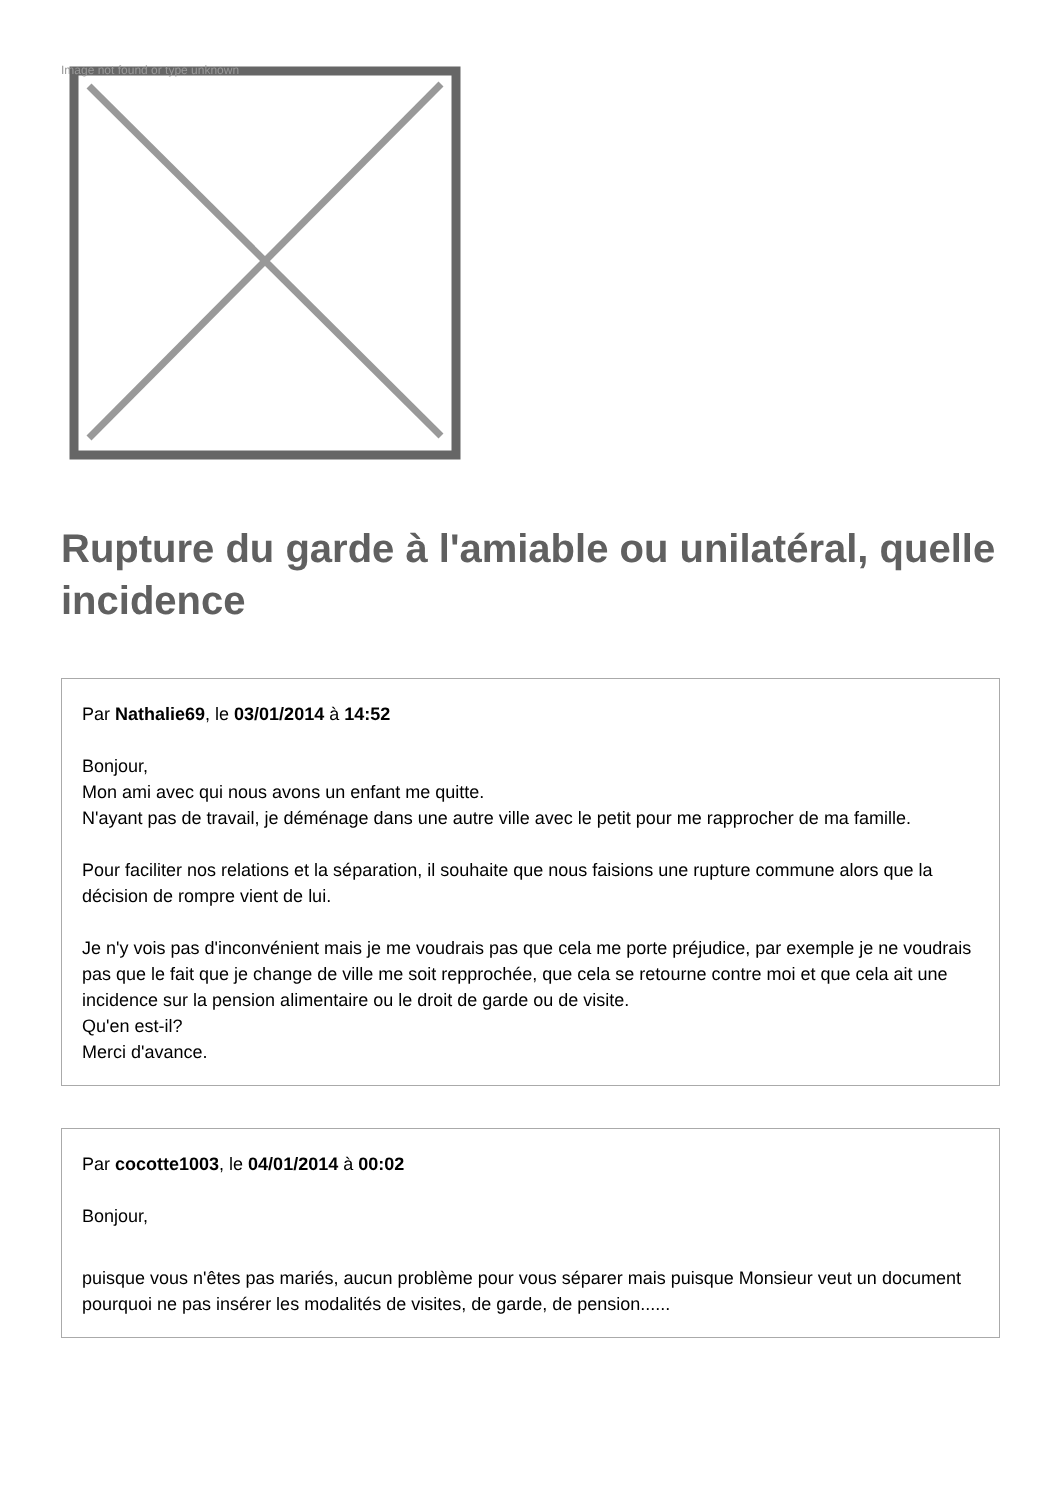Image not found or type unknown
Rupture du garde à l'amiable ou unilatéral, quelle incidence
Par Nathalie69, le 03/01/2014 à 14:52
Bonjour,
Mon ami avec qui nous avons un enfant me quitte.
N'ayant pas de travail, je déménage dans une autre ville avec le petit pour me rapprocher de ma famille.
Pour faciliter nos relations et la séparation, il souhaite que nous faisions une rupture commune alors que la décision de rompre vient de lui.
Je n'y vois pas d'inconvénient mais je me voudrais pas que cela me porte préjudice, par exemple je ne voudrais pas que le fait que je change de ville me soit repprochée, que cela se retourne contre moi et que cela ait une incidence sur la pension alimentaire ou le droit de garde ou de visite.
Qu'en est-il?
Merci d'avance.
Par cocotte1003, le 04/01/2014 à 00:02
Bonjour,
puisque vous n'êtes pas mariés, aucun problème pour vous séparer mais puisque Monsieur veut un document pourquoi ne pas insérer les modalités de visites, de garde, de pension......